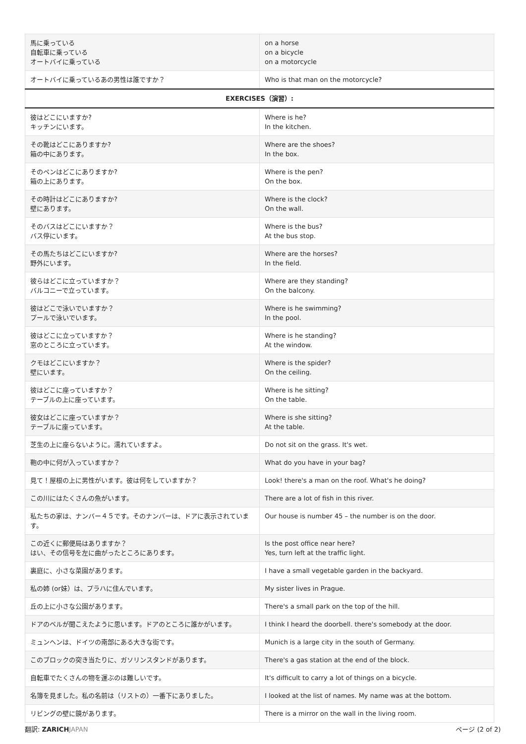| 馬に乗っている 自転車に乗っている オートバイに乗っている | on a horse on a bicycle on a motorcycle |
| オートバイに乗っているあの男性は誰ですか？ | Who is that man on the motorcycle? |
| EXERCISES（演習）: | |
| 彼はどこにいますか? キッチンにいます。 | Where is he? In the kitchen. |
| その靴はどこにありますか? 箱の中にあります。 | Where are the shoes? In the box. |
| そのペンはどこにありますか? 箱の上にあります。 | Where is the pen? On the box. |
| その時計はどこにありますか? 壁にあります。 | Where is the clock? On the wall. |
| そのバスはどこにいますか？ バス停にいます。 | Where is the bus? At the bus stop. |
| その馬たちはどこにいますか? 野外にいます。 | Where are the horses? In the field. |
| 彼らはどこに立っていますか？ バルコニーで立っています。 | Where are they standing? On the balcony. |
| 彼はどこで泳いでいますか？ プールで泳いでいます。 | Where is he swimming? In the pool. |
| 彼はどこに立っていますか？ 窓のところに立っています。 | Where is he standing? At the window. |
| クモはどこにいますか？ 壁にいます。 | Where is the spider? On the ceiling. |
| 彼はどこに座っていますか？ テーブルの上に座っています。 | Where is he sitting? On the table. |
| 彼女はどこに座っていますか？ テーブルに座っています。 | Where is she sitting? At the table. |
| 芝生の上に座らないように。濡れていますよ。 | Do not sit on the grass. It's wet. |
| 鞄の中に何が入っていますか？ | What do you have in your bag? |
| 見て！屋根の上に男性がいます。彼は何をしていますか？ | Look! there's a man on the roof. What's he doing? |
| この川にはたくさんの魚がいます。 | There are a lot of fish in this river. |
| 私たちの家は、ナンバー４５です。そのナンバーは、ドアに表示されています。 | Our house is number 45 – the number is on the door. |
| この近くに郵便局はありますか？ はい、その信号を左に曲がったところにあります。 | Is the post office near here? Yes, turn left at the traffic light. |
| 裏庭に、小さな菜園があります。 | I have a small vegetable garden in the backyard. |
| 私の姉 (or妹）は、プラハに住んでいます。 | My sister lives in Prague. |
| 丘の上に小さな公園があります。 | There's a small park on the top of the hill. |
| ドアのベルが聞こえたように思います。ドアのところに誰かがいます。 | I think I heard the doorbell. there's somebody at the door. |
| ミュンヘンは、ドイツの南部にある大きな街です。 | Munich is a large city in the south of Germany. |
| このブロックの突き当たりに、ガソリンスタンドがあります。 | There's a gas station at the end of the block. |
| 自転車でたくさんの物を運ぶのは難しいです。 | It's difficult to carry a lot of things on a bicycle. |
| 名簿を見ました。私の名前は（リストの）一番下にありました。 | I looked at the list of names. My name was at the bottom. |
| リビングの壁に鏡があります。 | There is a mirror on the wall in the living room. |
翻訳: ZARICH JAPAN ページ (2 of 2)